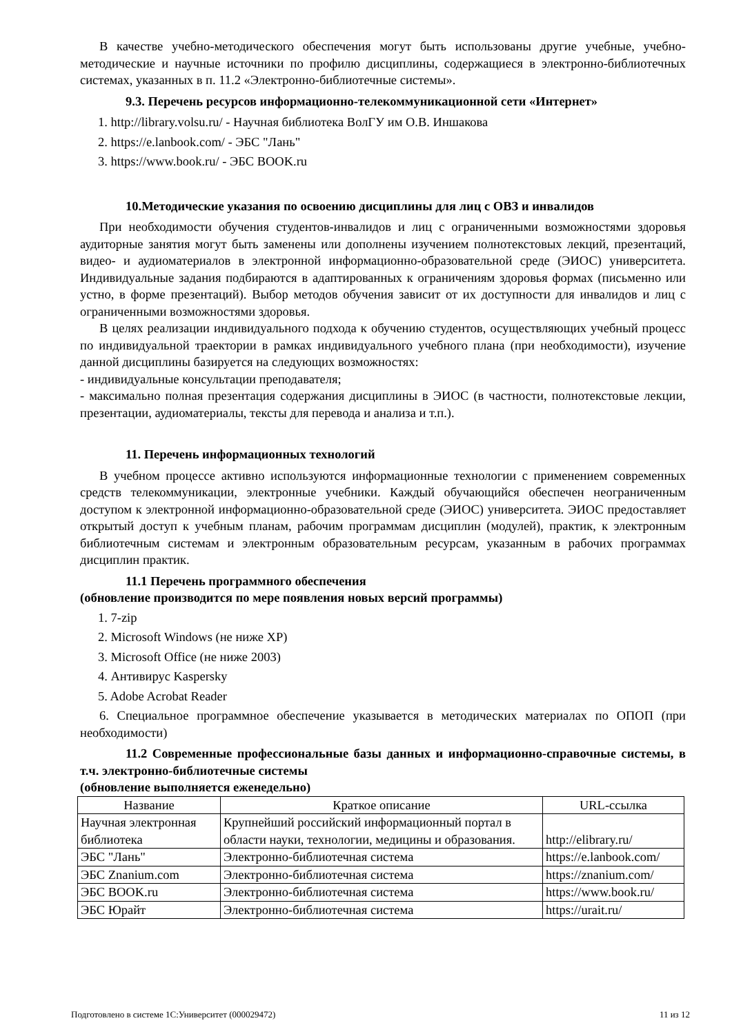В качестве учебно-методического обеспечения могут быть использованы другие учебные, учебно-методические и научные источники по профилю дисциплины, содержащиеся в электронно-библиотечных системах, указанных в п. 11.2 «Электронно-библиотечные системы».
9.3. Перечень ресурсов информационно-телекоммуникационной сети «Интернет»
1. http://library.volsu.ru/ - Научная библиотека ВолГУ им О.В. Иншакова
2. https://e.lanbook.com/ - ЭБС "Лань"
3. https://www.book.ru/ - ЭБС BOOK.ru
10.Методические указания по освоению дисциплины для лиц с ОВЗ и инвалидов
При необходимости обучения студентов-инвалидов и лиц с ограниченными возможностями здоровья аудиторные занятия могут быть заменены или дополнены изучением полнотекстовых лекций, презентаций, видео- и аудиоматериалов в электронной информационно-образовательной среде (ЭИОС) университета. Индивидуальные задания подбираются в адаптированных к ограничениям здоровья формах (письменно или устно, в форме презентаций). Выбор методов обучения зависит от их доступности для инвалидов и лиц с ограниченными возможностями здоровья.
В целях реализации индивидуального подхода к обучению студентов, осуществляющих учебный процесс по индивидуальной траектории в рамках индивидуального учебного плана (при необходимости), изучение данной дисциплины базируется на следующих возможностях:
- индивидуальные консультации преподавателя;
- максимально полная презентация содержания дисциплины в ЭИОС (в частности, полнотекстовые лекции, презентации, аудиоматериалы, тексты для перевода и анализа и т.п.).
11. Перечень информационных технологий
В учебном процессе активно используются информационные технологии с применением современных средств телекоммуникации, электронные учебники. Каждый обучающийся обеспечен неограниченным доступом к электронной информационно-образовательной среде (ЭИОС) университета. ЭИОС предоставляет открытый доступ к учебным планам, рабочим программам дисциплин (модулей), практик, к электронным библиотечным системам и электронным образовательным ресурсам, указанным в рабочих программах дисциплин практик.
11.1 Перечень программного обеспечения
(обновление производится по мере появления новых версий программы)
1. 7-zip
2. Microsoft Windows (не ниже XP)
3. Microsoft Office (не ниже 2003)
4. Антивирус Kaspersky
5. Adobe Acrobat Reader
6. Специальное программное обеспечение указывается в методических материалах по ОПОП (при необходимости)
11.2 Современные профессиональные базы данных и информационно-справочные системы, в т.ч. электронно-библиотечные системы
(обновление выполняется еженедельно)
| Название | Краткое описание | URL-ссылка |
| Научная электронная библиотека | Крупнейший российский информационный портал в области науки, технологии, медицины и образования. | http://elibrary.ru/ |
| ЭБС "Лань" | Электронно-библиотечная система | https://e.lanbook.com/ |
| ЭБС Znanium.com | Электронно-библиотечная система | https://znanium.com/ |
| ЭБС BOOK.ru | Электронно-библиотечная система | https://www.book.ru/ |
| ЭБС Юрайт | Электронно-библиотечная система | https://urait.ru/ |
Подготовлено в системе 1С:Университет (000029472) 11 из 12